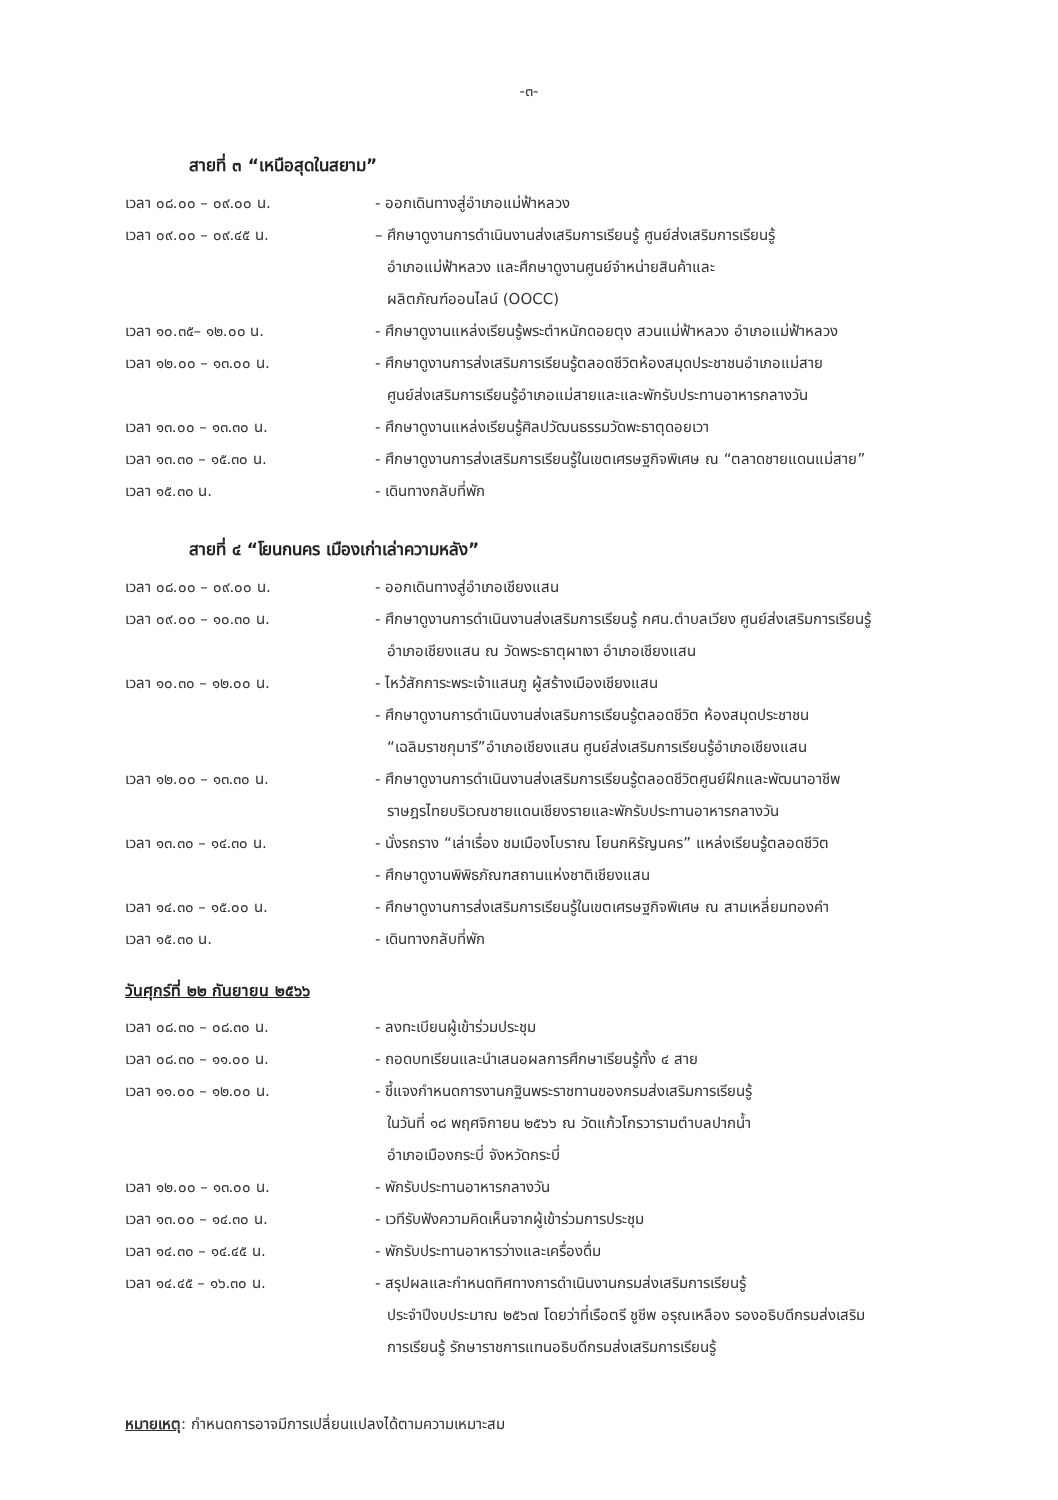-๓-
สายที่ ๓ “เหนือสุดในสยาม”
เวลา ๐๘.๐๐ – ๐๙.๐๐ น. - ออกเดินทางสู่อำเภอแม่ฟ้าหลวง
เวลา ๐๙.๐๐ – ๐๙.๔๕ น. – ศึกษาดูงานการดำเนินงานส่งเสริมการเรียนรู้ ศูนย์ส่งเสริมการเรียนรู้
อำเภอแม่ฟ้าหลวง และศึกษาดูงานศูนย์จำหน่ายสินค้าและ
ผลิตภัณฑ์ออนไลน์ (OOCC)
เวลา ๑๐.๓๕– ๑๒.๐๐ น. - ศึกษาดูงานแหล่งเรียนรู้พระตำหนักดอยตุง สวนแม่ฟ้าหลวง อำเภอแม่ฟ้าหลวง
เวลา ๑๒.๐๐ – ๑๓.๐๐ น. - ศึกษาดูงานการส่งเสริมการเรียนรู้ตลอดชีวิตห้องสมุดประชาชนอำเภอแม่สาย
ศูนย์ส่งเสริมการเรียนรู้อำเภอแม่สายและและพักรับประทานอาหารกลางวัน
เวลา ๑๓.๐๐ – ๑๓.๓๐ น. - ศึกษาดูงานแหล่งเรียนรู้ศิลปวัฒนธรรมวัดพะธาตุดอยเวา
เวลา ๑๓.๓๐ – ๑๕.๓๐ น. - ศึกษาดูงานการส่งเสริมการเรียนรู้ในเขตเศรษฐกิจพิเศษ ณ “ตลาดชายแดนแม่สาย”
เวลา ๑๕.๓๐ น. - เดินทางกลับที่พัก
สายที่ ๔ “โยนกนคร เมืองเก่าเล่าความหลัง”
เวลา ๐๘.๐๐ – ๐๙.๐๐ น. - ออกเดินทางสู่อำเภอเชียงแสน
เวลา ๐๙.๐๐ – ๑๐.๓๐ น. - ศึกษาดูงานการดำเนินงานส่งเสริมการเรียนรู้ กศน.ตำบลเวียง ศูนย์ส่งเสริมการเรียนรู้
อำเภอเชียงแสน ณ วัดพระธาตุผาเงา อำเภอเชียงแสน
เวลา ๑๐.๓๐ – ๑๒.๐๐ น. - ไหว้สักการะพระเจ้าแสนภู ผู้สร้างเมืองเชียงแสน
- ศึกษาดูงานการดำเนินงานส่งเสริมการเรียนรู้ตลอดชีวิต ห้องสมุดประชาชน
“เฉลิมราชกุมารี”อำเภอเชียงแสน ศูนย์ส่งเสริมการเรียนรู้อำเภอเชียงแสน
เวลา ๑๒.๐๐ – ๑๓.๓๐ น. - ศึกษาดูงานการดำเนินงานส่งเสริมการเรียนรู้ตลอดชีวิตศูนย์ฝึกและพัฒนาอาชีพ
ราษฎรไทยบริเวณชายแดนเชียงรายและพักรับประทานอาหารกลางวัน
เวลา ๑๓.๓๐ – ๑๔.๓๐ น. - นั่งรถราง “เล่าเรื่อง ชมเมืองโบราณ โยนกหิรัญนคร” แหล่งเรียนรู้ตลอดชีวิต
- ศึกษาดูงานพิพิธภัณฑสถานแห่งชาติเชียงแสน
เวลา ๑๔.๓๐ – ๑๕.๐๐ น. - ศึกษาดูงานการส่งเสริมการเรียนรู้ในเขตเศรษฐกิจพิเศษ ณ สามเหลี่ยมทองคำ
เวลา ๑๕.๓๐ น. - เดินทางกลับที่พัก
วันศุกร์ที่ ๒๒ กันยายน ๒๕๖๖
เวลา ๐๘.๓๐ – ๐๘.๓๐ น. - ลงทะเบียนผู้เข้าร่วมประชุม
เวลา ๐๘.๓๐ – ๑๑.๐๐ น. - ถอดบทเรียนและนำเสนอผลการศึกษาเรียนรู้ทั้ง ๔ สาย
เวลา ๑๑.๐๐ – ๑๒.๐๐ น. - ชี้แจงกำหนดการงานกฐินพระราชทานของกรมส่งเสริมการเรียนรู้
ในวันที่ ๑๘ พฤศจิกายน ๒๕๖๖ ณ วัดแก้วโกรวารามตำบลปากน้ำ
อำเภอเมืองกระบี่ จังหวัดกระบี่
เวลา ๑๒.๐๐ – ๑๓.๐๐ น. - พักรับประทานอาหารกลางวัน
เวลา ๑๓.๐๐ – ๑๔.๓๐ น. - เวทีรับฟังความคิดเห็นจากผู้เข้าร่วมการประชุม
เวลา ๑๔.๓๐ – ๑๔.๔๕ น. - พักรับประทานอาหารว่างและเครื่องดื่ม
เวลา ๑๔.๔๕ – ๑๖.๓๐ น. - สรุปผลและกำหนดทิศทางการดำเนินงานกรมส่งเสริมการเรียนรู้
ประจำปีงบประมาณ ๒๕๖๗ โดยว่าที่เรือตรี ชูชีพ อรุณเหลือง รองอธิบดีกรมส่งเสริม
การเรียนรู้ รักษาราชการแทนอธิบดีกรมส่งเสริมการเรียนรู้
หมายเหตุ: กำหนดการอาจมีการเปลี่ยนแปลงได้ตามความเหมาะสม